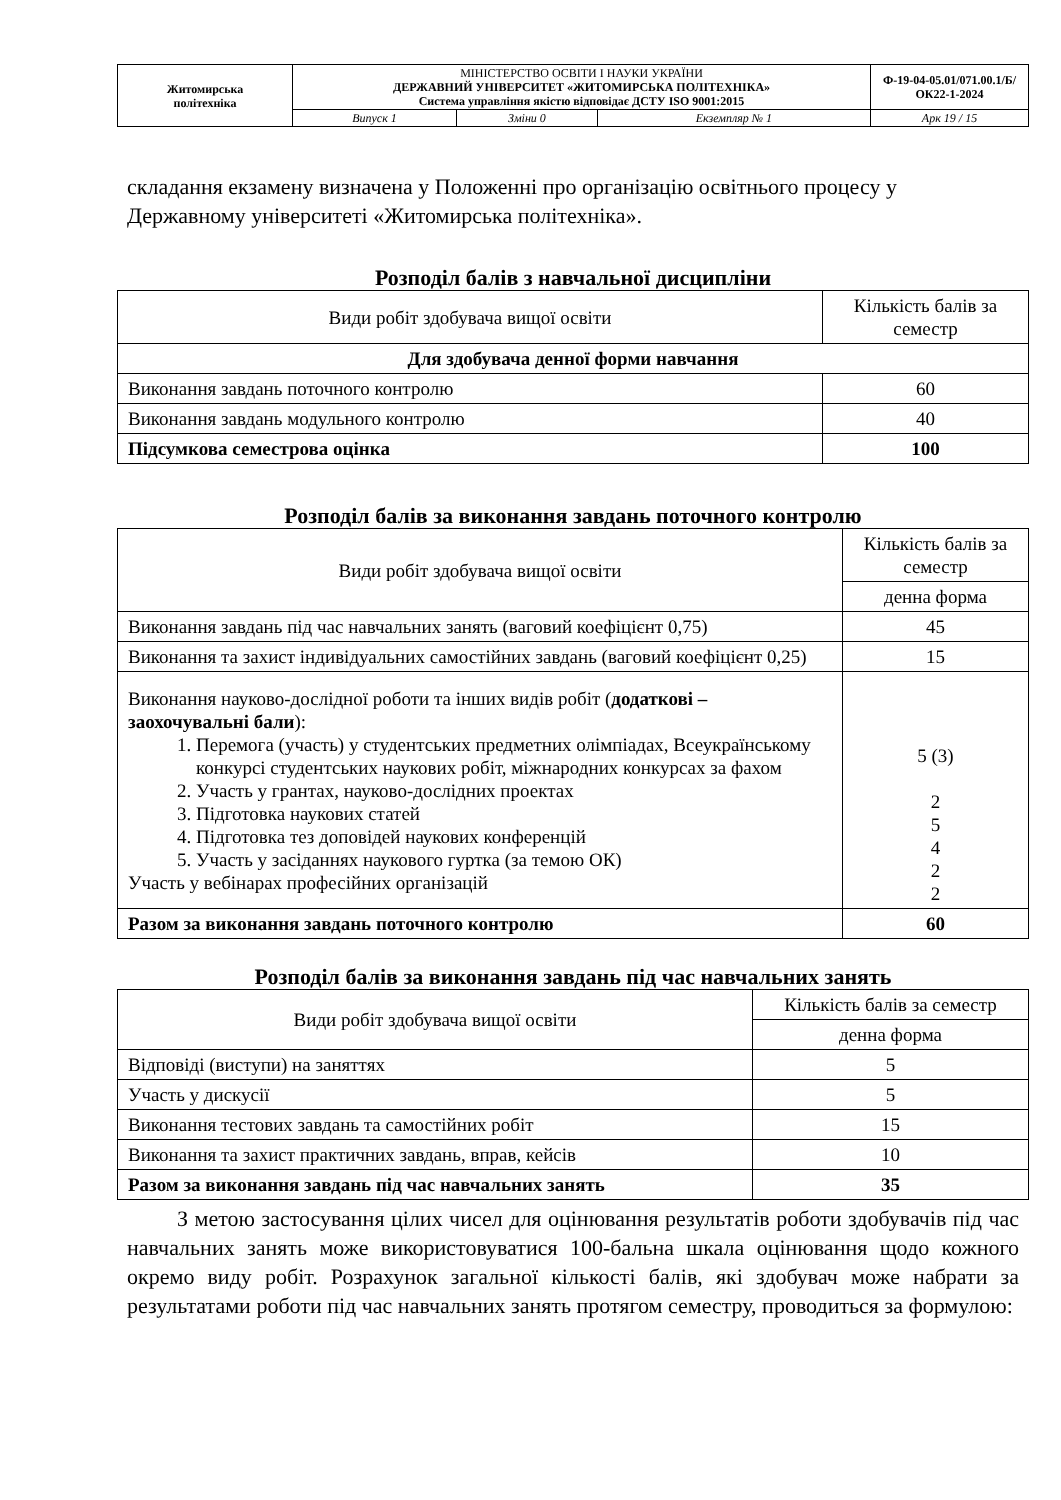| Житомирська політехніка | МІНІСТЕРСТВО ОСВІТИ І НАУКИ УКРАЇНИ ДЕРЖАВНИЙ УНІВЕРСИТЕТ «ЖИТОМИРСЬКА ПОЛІТЕХНІКА» Система управління якістю відповідає ДСТУ ISO 9001:2015 | | | Ф-19-04-05.01/071.00.1/Б/ОК22-1-2024 |
| | Випуск 1 | Зміни 0 | Екземпляр № 1 | Арк 19 / 15 |
складання екзамену визначена у Положенні про організацію освітнього процесу у Державному університеті «Житомирська політехніка».
Розподіл балів з навчальної дисципліни
| Види робіт здобувача вищої освіти | Кількість балів за семестр |
| Для здобувача денної форми навчання | |
| Виконання завдань поточного контролю | 60 |
| Виконання завдань модульного контролю | 40 |
| Підсумкова семестрова оцінка | 100 |
Розподіл балів за виконання завдань поточного контролю
| Види робіт здобувача вищої освіти | Кількість балів за семестр |
| | денна форма |
| Виконання завдань під час навчальних занять (ваговий коефіцієнт 0,75) | 45 |
| Виконання та захист індивідуальних самостійних завдань (ваговий коефіцієнт 0,25) | 15 |
| Виконання науково-дослідної роботи та інших видів робіт ( додаткові – заохочувальні бали ): 1. Перемога (участь) у студентських предметних олімпіадах, Всеукраїнському конкурсі студентських наукових робіт, міжнародних конкурсах за фахом 2. Участь у грантах, науково-дослідних проектах 3. Підготовка наукових статей 4. Підготовка тез доповідей наукових конференцій 5. Участь у засіданнях наукового гуртка (за темою ОК) Участь у вебінарах професійних організацій | 5 (3) 2 5 4 2 2 |
| Разом за виконання завдань поточного контролю | 60 |
Розподіл балів за виконання завдань під час навчальних занять
| Види робіт здобувача вищої освіти | Кількість балів за семестр |
| | денна форма |
| Відповіді (виступи) на заняттях | 5 |
| Участь у дискусії | 5 |
| Виконання тестових завдань та самостійних робіт | 15 |
| Виконання та захист практичних завдань, вправ, кейсів | 10 |
| Разом за виконання завдань під час навчальних занять | 35 |
З метою застосування цілих чисел для оцінювання результатів роботи здобувачів під час навчальних занять може використовуватися 100-бальна шкала оцінювання щодо кожного окремо виду робіт. Розрахунок загальної кількості балів, які здобувач може набрати за результатами роботи під час навчальних занять протягом семестру, проводиться за формулою: